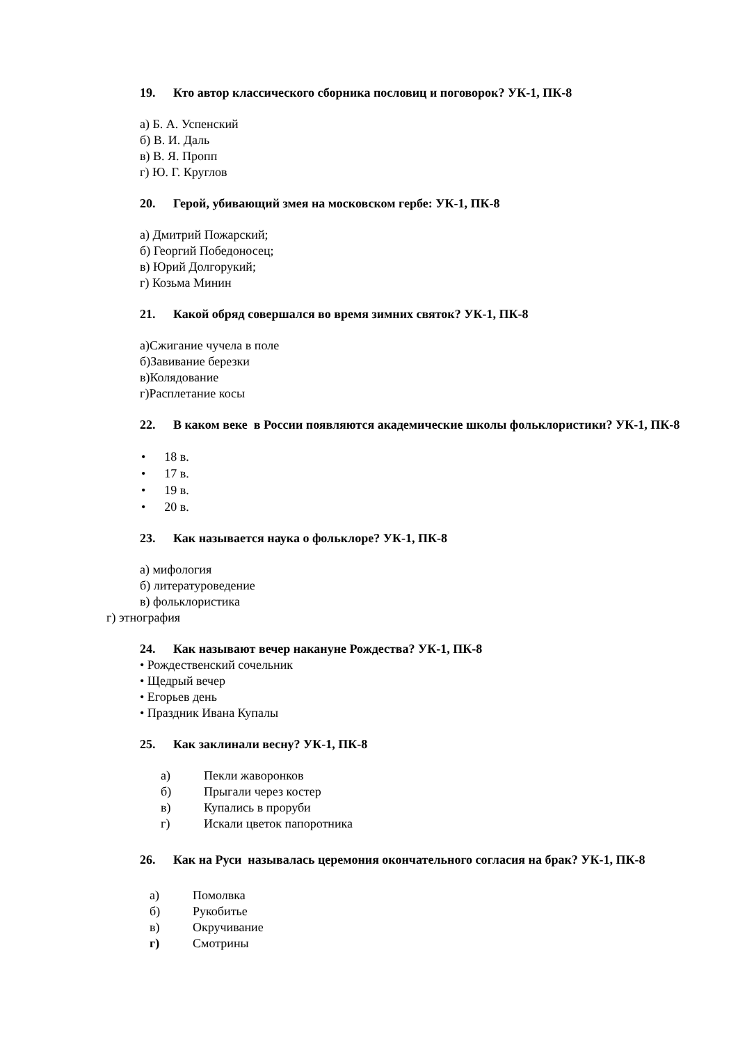19. Кто автор классического сборника пословиц и поговорок? УК-1, ПК-8
а) Б. А. Успенский
б) В. И. Даль
в) В. Я. Пропп
г) Ю. Г. Круглов
20. Герой, убивающий змея на московском гербе: УК-1, ПК-8
а) Дмитрий Пожарский;
б) Георгий Победоносец;
в) Юрий Долгорукий;
г) Козьма Минин
21. Какой обряд совершался во время зимних святок? УК-1, ПК-8
а)Сжигание чучела в поле
б)Завивание березки
в)Колядование
г)Расплетание косы
22. В каком веке в России появляются академические школы фольклористики? УК-1, ПК-8
• 18 в.
• 17 в.
• 19 в.
• 20 в.
23. Как называется наука о фольклоре? УК-1, ПК-8
а) мифология
б) литературоведение
в) фольклористика
г) этнография
24. Как называют вечер накануне Рождества? УК-1, ПК-8
• Рождественский сочельник
• Щедрый вечер
• Егорьев день
• Праздник Ивана Купалы
25. Как заклинали весну? УК-1, ПК-8
а) Пекли жаворонков
б) Прыгали через костер
в) Купались в проруби
г) Искали цветок папоротника
26. Как на Руси называлась церемония окончательного согласия на брак? УК-1, ПК-8
а) Помолвка
б) Рукобитье
в) Окручивание
г) Смотрины